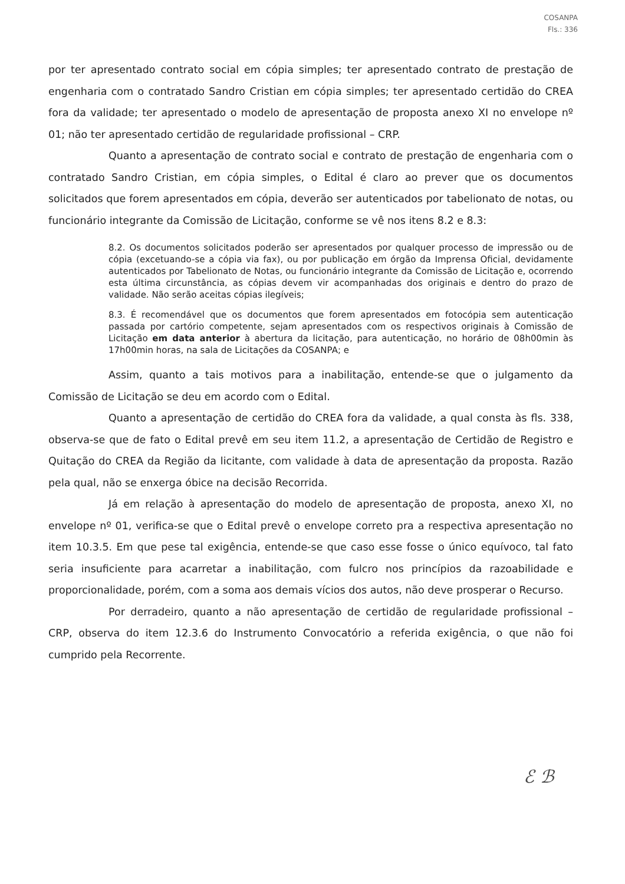COSANPA
Fls.: 336
por ter apresentado contrato social em cópia simples; ter apresentado contrato de prestação de engenharia com o contratado Sandro Cristian em cópia simples; ter apresentado certidão do CREA fora da validade; ter apresentado o modelo de apresentação de proposta anexo XI no envelope nº 01; não ter apresentado certidão de regularidade profissional – CRP.
Quanto a apresentação de contrato social e contrato de prestação de engenharia com o contratado Sandro Cristian, em cópia simples, o Edital é claro ao prever que os documentos solicitados que forem apresentados em cópia, deverão ser autenticados por tabelionato de notas, ou funcionário integrante da Comissão de Licitação, conforme se vê nos itens 8.2 e 8.3:
8.2. Os documentos solicitados poderão ser apresentados por qualquer processo de impressão ou de cópia (excetuando-se a cópia via fax), ou por publicação em órgão da Imprensa Oficial, devidamente autenticados por Tabelionato de Notas, ou funcionário integrante da Comissão de Licitação e, ocorrendo esta última circunstância, as cópias devem vir acompanhadas dos originais e dentro do prazo de validade. Não serão aceitas cópias ilegíveis;
8.3. É recomendável que os documentos que forem apresentados em fotocópia sem autenticação passada por cartório competente, sejam apresentados com os respectivos originais à Comissão de Licitação em data anterior à abertura da licitação, para autenticação, no horário de 08h00min às 17h00min horas, na sala de Licitações da COSANPA; e
Assim, quanto a tais motivos para a inabilitação, entende-se que o julgamento da Comissão de Licitação se deu em acordo com o Edital.
Quanto a apresentação de certidão do CREA fora da validade, a qual consta às fls. 338, observa-se que de fato o Edital prevê em seu item 11.2, a apresentação de Certidão de Registro e Quitação do CREA da Região da licitante, com validade à data de apresentação da proposta. Razão pela qual, não se enxerga óbice na decisão Recorrida.
Já em relação à apresentação do modelo de apresentação de proposta, anexo XI, no envelope nº 01, verifica-se que o Edital prevê o envelope correto pra a respectiva apresentação no item 10.3.5. Em que pese tal exigência, entende-se que caso esse fosse o único equívoco, tal fato seria insuficiente para acarretar a inabilitação, com fulcro nos princípios da razoabilidade e proporcionalidade, porém, com a soma aos demais vícios dos autos, não deve prosperar o Recurso.
Por derradeiro, quanto a não apresentação de certidão de regularidade profissional – CRP, observa do item 12.3.6 do Instrumento Convocatório a referida exigência, o que não foi cumprido pela Recorrente.
ℰ ℬ